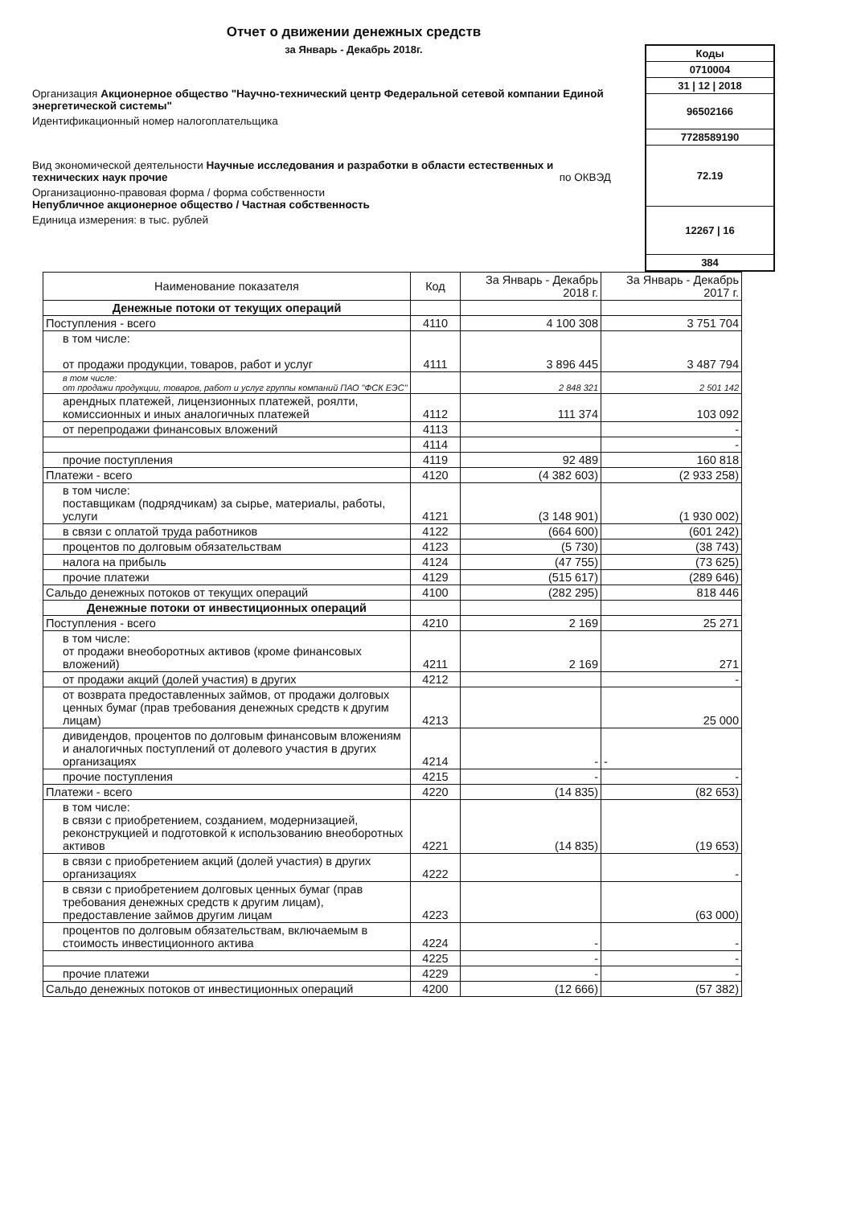Отчет о движении денежных средств
за Январь - Декабрь 2018г.
Организация Акционерное общество "Научно-технический центр Федеральной сетевой компании Единой энергетической системы"
Идентификационный номер налогоплательщика
Вид экономической деятельности Научные исследования и разработки в области естественных и технических наук прочие по ОКВЭД
Организационно-правовая форма / форма собственности
Непубличное акционерное общество / Частная собственность
Единица измерения: в тыс. рублей
Коды
0710004
31 | 12 | 2018
96502166
7728589190
72.19
12267 | 16
384
| Наименование показателя | Код | За Январь - Декабрь 2018 г. | За Январь - Декабрь 2017 г. |
| --- | --- | --- | --- |
| Денежные потоки от текущих операций | | | |
| Поступления - всего | 4110 | 4 100 308 | 3 751 704 |
| в том числе: от продажи продукции, товаров, работ и услуг | 4111 | 3 896 445 | 3 487 794 |
| в том числе: от продажи продукции, товаров, работ и услуг группы компаний ПАО "ФСК ЕЭС" | | 2 848 321 | 2 501 142 |
| арендных платежей, лицензионных платежей, роялти, комиссионных и иных аналогичных платежей | 4112 | 111 374 | 103 092 |
| от перепродажи финансовых вложений | 4113 | | - |
| | 4114 | | - |
| прочие поступления | 4119 | 92 489 | 160 818 |
| Платежи - всего | 4120 | (4 382 603) | (2 933 258) |
| в том числе: поставщикам (подрядчикам) за сырье, материалы, работы, услуги | 4121 | (3 148 901) | (1 930 002) |
| в связи с оплатой труда работников | 4122 | (664 600) | (601 242) |
| процентов по долговым обязательствам | 4123 | (5 730) | (38 743) |
| налога на прибыль | 4124 | (47 755) | (73 625) |
| прочие платежи | 4129 | (515 617) | (289 646) |
| Сальдо денежных потоков от текущих операций | 4100 | (282 295) | 818 446 |
| Денежные потоки от инвестиционных операций | | | |
| Поступления - всего | 4210 | 2 169 | 25 271 |
| в том числе: от продажи внеоборотных активов (кроме финансовых вложений) | 4211 | 2 169 | 271 |
| от продажи акций (долей участия) в других | 4212 | | - |
| от возврата предоставленных займов, от продажи долговых ценных бумаг (прав требования денежных средств к другим лицам) | 4213 | | 25 000 |
| дивидендов, процентов по долговым финансовым вложениям и аналогичных поступлений от долевого участия в других организациях | 4214 | - | - |
| прочие поступления | 4215 | - | - |
| Платежи - всего | 4220 | (14 835) | (82 653) |
| в том числе: в связи с приобретением, созданием, модернизацией, реконструкцией и подготовкой к использованию внеоборотных активов | 4221 | (14 835) | (19 653) |
| в связи с приобретением акций (долей участия) в других организациях | 4222 | | - |
| в связи с приобретением долговых ценных бумаг (прав требования денежных средств к другим лицам), предоставление займов другим лицам | 4223 | | (63 000) |
| процентов по долговым обязательствам, включаемым в стоимость инвестиционного актива | 4224 | - | - |
| | 4225 | - | - |
| прочие платежи | 4229 | - | - |
| Сальдо денежных потоков от инвестиционных операций | 4200 | (12 666) | (57 382) |